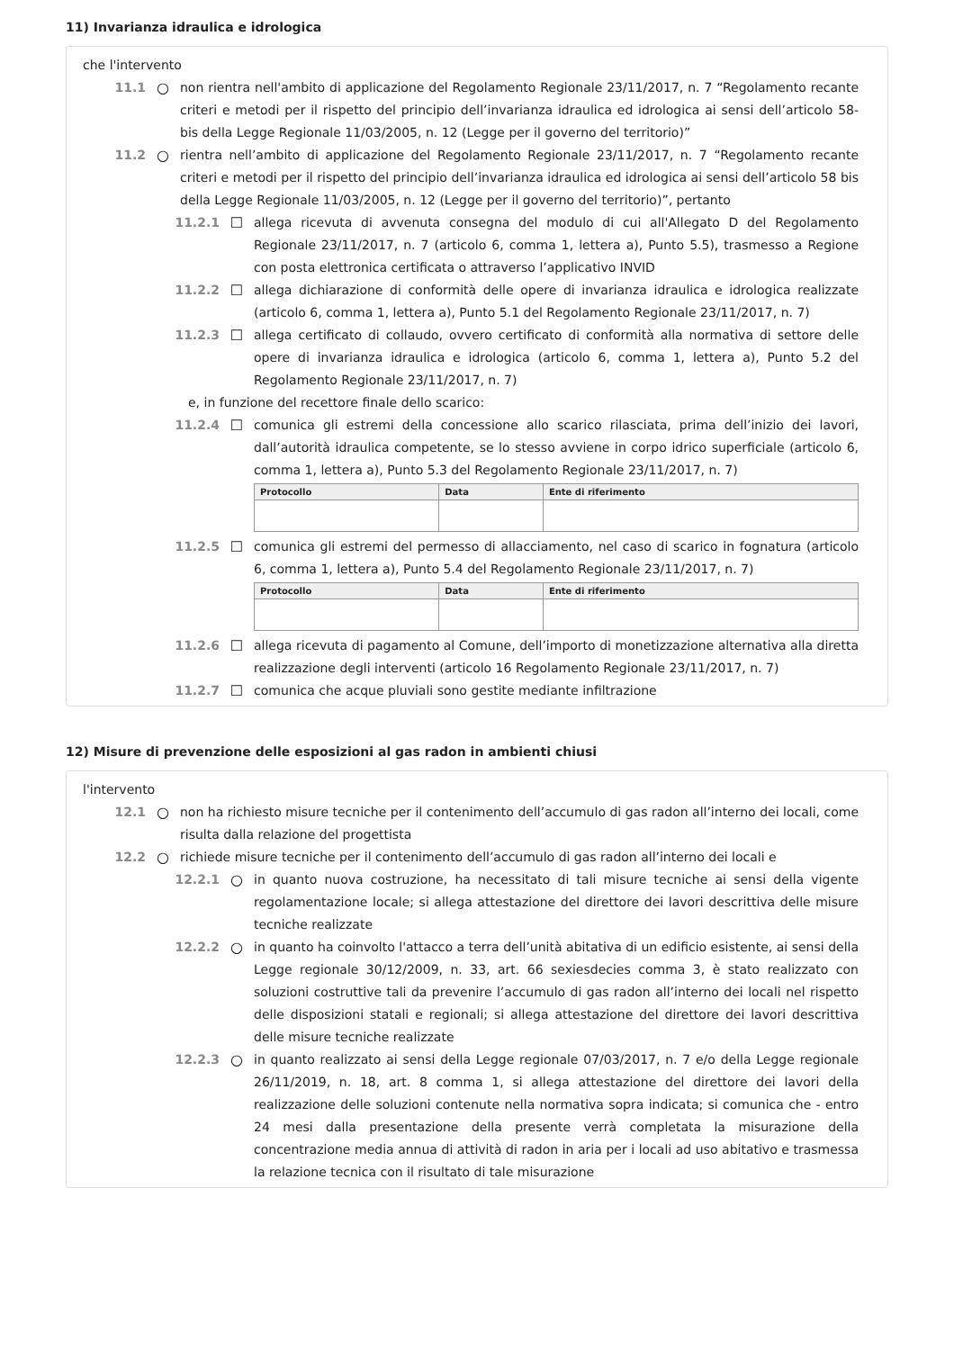11) Invarianza idraulica e idrologica
che l'intervento
11.1 ○ non rientra nell'ambito di applicazione del Regolamento Regionale 23/11/2017, n. 7 “Regolamento recante criteri e metodi per il rispetto del principio dell’invarianza idraulica ed idrologica ai sensi dell’articolo 58-bis della Legge Regionale 11/03/2005, n. 12 (Legge per il governo del territorio)”
11.2 ○ rientra nell’ambito di applicazione del Regolamento Regionale 23/11/2017, n. 7 “Regolamento recante criteri e metodi per il rispetto del principio dell’invarianza idraulica ed idrologica ai sensi dell’articolo 58 bis della Legge Regionale 11/03/2005, n. 12 (Legge per il governo del territorio)”, pertanto
11.2.1 ☐ allega ricevuta di avvenuta consegna del modulo di cui all'Allegato D del Regolamento Regionale 23/11/2017, n. 7 (articolo 6, comma 1, lettera a), Punto 5.5), trasmesso a Regione con posta elettronica certificata o attraverso l’applicativo INVID
11.2.2 ☐ allega dichiarazione di conformità delle opere di invarianza idraulica e idrologica realizzate (articolo 6, comma 1, lettera a), Punto 5.1 del Regolamento Regionale 23/11/2017, n. 7)
11.2.3 ☐ allega certificato di collaudo, ovvero certificato di conformità alla normativa di settore delle opere di invarianza idraulica e idrologica (articolo 6, comma 1, lettera a), Punto 5.2 del Regolamento Regionale 23/11/2017, n. 7)
e, in funzione del recettore finale dello scarico:
11.2.4 ☐ comunica gli estremi della concessione allo scarico rilasciata, prima dell’inizio dei lavori, dall’autorità idraulica competente, se lo stesso avviene in corpo idrico superficiale (articolo 6, comma 1, lettera a), Punto 5.3 del Regolamento Regionale 23/11/2017, n. 7)
| Protocollo | Data | Ente di riferimento |
| --- | --- | --- |
11.2.5 ☐ comunica gli estremi del permesso di allacciamento, nel caso di scarico in fognatura (articolo 6, comma 1, lettera a), Punto 5.4 del Regolamento Regionale 23/11/2017, n. 7)
| Protocollo | Data | Ente di riferimento |
| --- | --- | --- |
11.2.6 ☐ allega ricevuta di pagamento al Comune, dell’importo di monetizzazione alternativa alla diretta realizzazione degli interventi (articolo 16 Regolamento Regionale 23/11/2017, n. 7)
11.2.7 ☐ comunica che acque pluviali sono gestite mediante infiltrazione
12) Misure di prevenzione delle esposizioni al gas radon in ambienti chiusi
l'intervento
12.1 ○ non ha richiesto misure tecniche per il contenimento dell’accumulo di gas radon all’interno dei locali, come risulta dalla relazione del progettista
12.2 ○ richiede misure tecniche per il contenimento dell’accumulo di gas radon all’interno dei locali e
12.2.1 ○ in quanto nuova costruzione, ha necessitato di tali misure tecniche ai sensi della vigente regolamentazione locale; si allega attestazione del direttore dei lavori descrittiva delle misure tecniche realizzate
12.2.2 ○ in quanto ha coinvolto l'attacco a terra dell’unità abitativa di un edificio esistente, ai sensi della Legge regionale 30/12/2009, n. 33, art. 66 sexiesdecies comma 3, è stato realizzato con soluzioni costruttive tali da prevenire l’accumulo di gas radon all’interno dei locali nel rispetto delle disposizioni statali e regionali; si allega attestazione del direttore dei lavori descrittiva delle misure tecniche realizzate
12.2.3 ○ in quanto realizzato ai sensi della Legge regionale 07/03/2017, n. 7 e/o della Legge regionale 26/11/2019, n. 18, art. 8 comma 1, si allega attestazione del direttore dei lavori della realizzazione delle soluzioni contenute nella normativa sopra indicata; si comunica che - entro 24 mesi dalla presentazione della presente verrà completata la misurazione della concentrazione media annua di attività di radon in aria per i locali ad uso abitativo e trasmessa la relazione tecnica con il risultato di tale misurazione